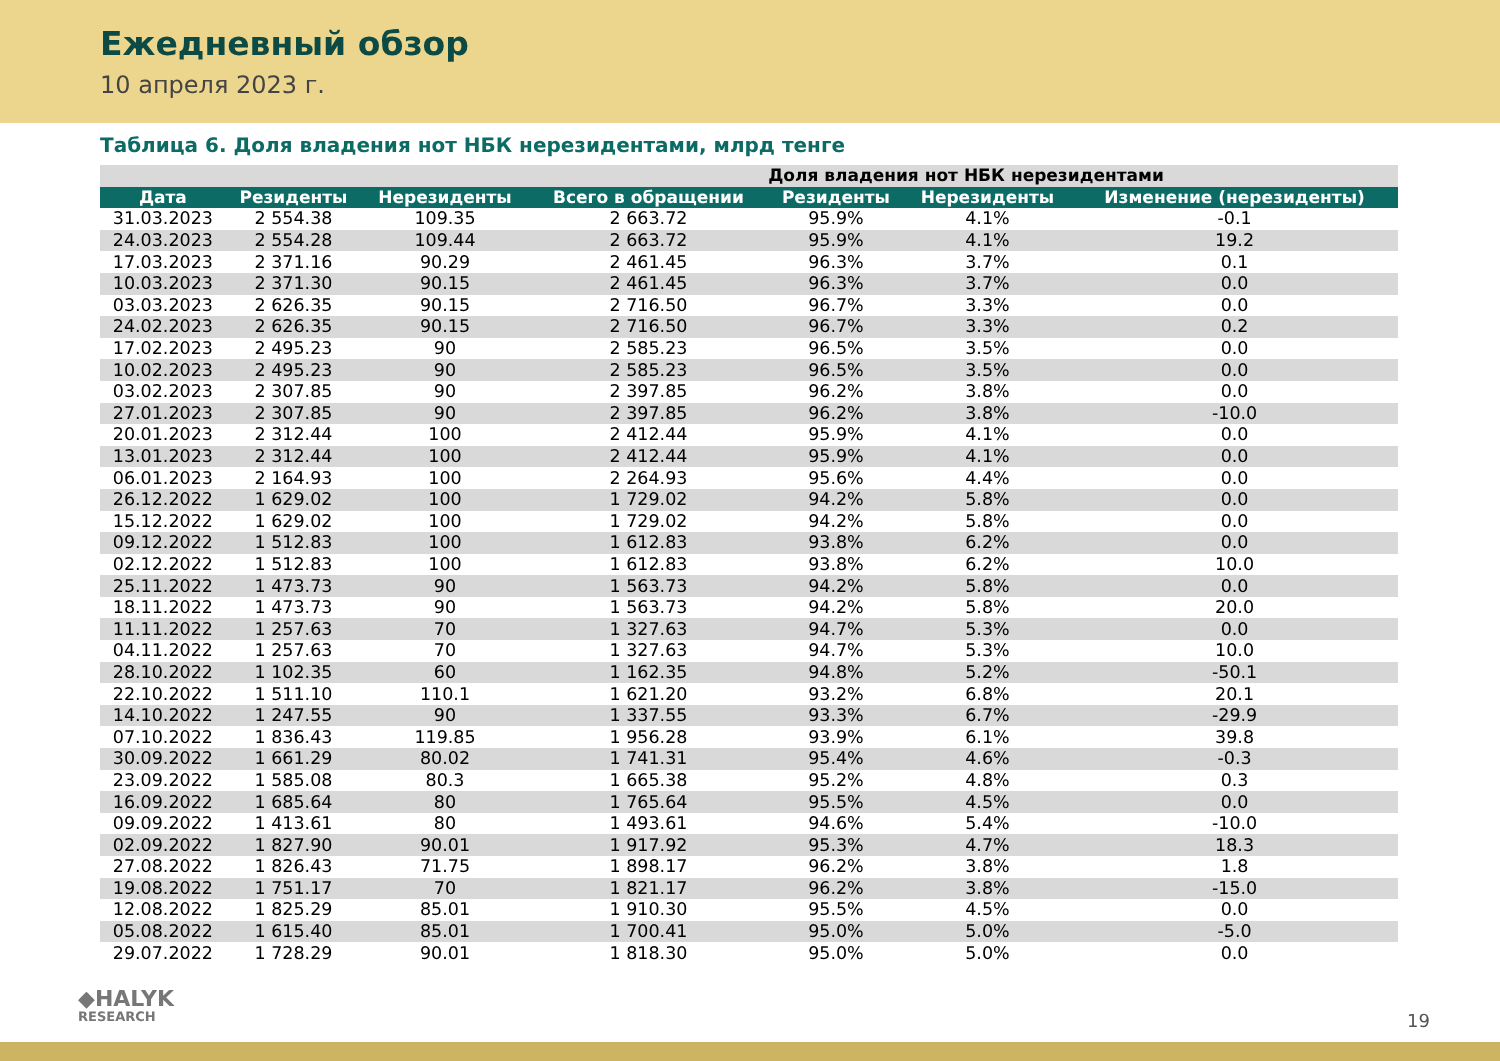Ежедневный обзор
10 апреля 2023 г.
Таблица 6. Доля владения нот НБК нерезидентами, млрд тенге
| | | | | Доля владения нот НБК нерезидентами | | |
| --- | --- | --- | --- | --- | --- | --- |
| Дата | Резиденты | Нерезиденты | Всего в обращении | Резиденты | Нерезиденты | Изменение (нерезиденты) |
| 31.03.2023 | 2 554.38 | 109.35 | 2 663.72 | 95.9% | 4.1% | -0.1 |
| 24.03.2023 | 2 554.28 | 109.44 | 2 663.72 | 95.9% | 4.1% | 19.2 |
| 17.03.2023 | 2 371.16 | 90.29 | 2 461.45 | 96.3% | 3.7% | 0.1 |
| 10.03.2023 | 2 371.30 | 90.15 | 2 461.45 | 96.3% | 3.7% | 0.0 |
| 03.03.2023 | 2 626.35 | 90.15 | 2 716.50 | 96.7% | 3.3% | 0.0 |
| 24.02.2023 | 2 626.35 | 90.15 | 2 716.50 | 96.7% | 3.3% | 0.2 |
| 17.02.2023 | 2 495.23 | 90 | 2 585.23 | 96.5% | 3.5% | 0.0 |
| 10.02.2023 | 2 495.23 | 90 | 2 585.23 | 96.5% | 3.5% | 0.0 |
| 03.02.2023 | 2 307.85 | 90 | 2 397.85 | 96.2% | 3.8% | 0.0 |
| 27.01.2023 | 2 307.85 | 90 | 2 397.85 | 96.2% | 3.8% | -10.0 |
| 20.01.2023 | 2 312.44 | 100 | 2 412.44 | 95.9% | 4.1% | 0.0 |
| 13.01.2023 | 2 312.44 | 100 | 2 412.44 | 95.9% | 4.1% | 0.0 |
| 06.01.2023 | 2 164.93 | 100 | 2 264.93 | 95.6% | 4.4% | 0.0 |
| 26.12.2022 | 1 629.02 | 100 | 1 729.02 | 94.2% | 5.8% | 0.0 |
| 15.12.2022 | 1 629.02 | 100 | 1 729.02 | 94.2% | 5.8% | 0.0 |
| 09.12.2022 | 1 512.83 | 100 | 1 612.83 | 93.8% | 6.2% | 0.0 |
| 02.12.2022 | 1 512.83 | 100 | 1 612.83 | 93.8% | 6.2% | 10.0 |
| 25.11.2022 | 1 473.73 | 90 | 1 563.73 | 94.2% | 5.8% | 0.0 |
| 18.11.2022 | 1 473.73 | 90 | 1 563.73 | 94.2% | 5.8% | 20.0 |
| 11.11.2022 | 1 257.63 | 70 | 1 327.63 | 94.7% | 5.3% | 0.0 |
| 04.11.2022 | 1 257.63 | 70 | 1 327.63 | 94.7% | 5.3% | 10.0 |
| 28.10.2022 | 1 102.35 | 60 | 1 162.35 | 94.8% | 5.2% | -50.1 |
| 22.10.2022 | 1 511.10 | 110.1 | 1 621.20 | 93.2% | 6.8% | 20.1 |
| 14.10.2022 | 1 247.55 | 90 | 1 337.55 | 93.3% | 6.7% | -29.9 |
| 07.10.2022 | 1 836.43 | 119.85 | 1 956.28 | 93.9% | 6.1% | 39.8 |
| 30.09.2022 | 1 661.29 | 80.02 | 1 741.31 | 95.4% | 4.6% | -0.3 |
| 23.09.2022 | 1 585.08 | 80.3 | 1 665.38 | 95.2% | 4.8% | 0.3 |
| 16.09.2022 | 1 685.64 | 80 | 1 765.64 | 95.5% | 4.5% | 0.0 |
| 09.09.2022 | 1 413.61 | 80 | 1 493.61 | 94.6% | 5.4% | -10.0 |
| 02.09.2022 | 1 827.90 | 90.01 | 1 917.92 | 95.3% | 4.7% | 18.3 |
| 27.08.2022 | 1 826.43 | 71.75 | 1 898.17 | 96.2% | 3.8% | 1.8 |
| 19.08.2022 | 1 751.17 | 70 | 1 821.17 | 96.2% | 3.8% | -15.0 |
| 12.08.2022 | 1 825.29 | 85.01 | 1 910.30 | 95.5% | 4.5% | 0.0 |
| 05.08.2022 | 1 615.40 | 85.01 | 1 700.41 | 95.0% | 5.0% | -5.0 |
| 29.07.2022 | 1 728.29 | 90.01 | 1 818.30 | 95.0% | 5.0% | 0.0 |
◆HALYK
RESEARCH
19